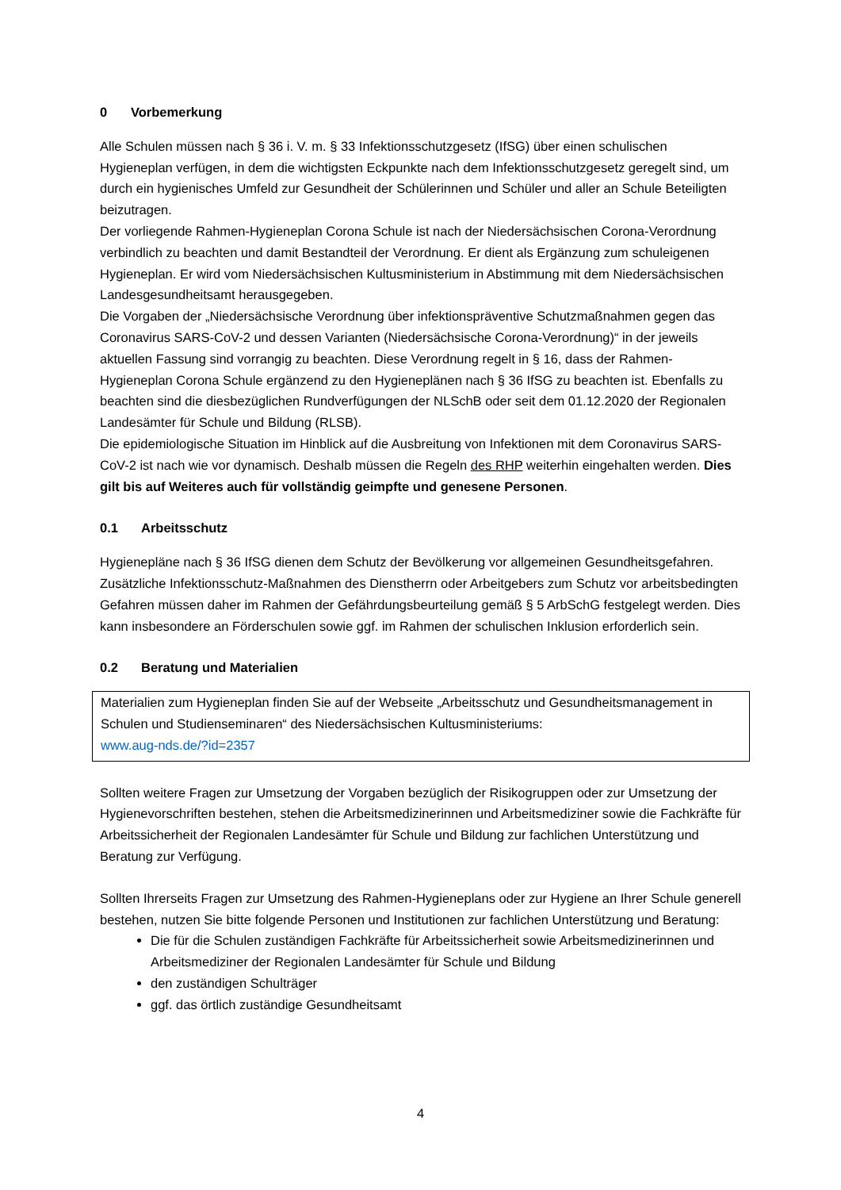0 Vorbemerkung
Alle Schulen müssen nach § 36 i. V. m. § 33 Infektionsschutzgesetz (IfSG) über einen schulischen Hygieneplan verfügen, in dem die wichtigsten Eckpunkte nach dem Infektionsschutzgesetz geregelt sind, um durch ein hygienisches Umfeld zur Gesundheit der Schülerinnen und Schüler und aller an Schule Beteiligten beizutragen.
Der vorliegende Rahmen-Hygieneplan Corona Schule ist nach der Niedersächsischen Corona-Verordnung verbindlich zu beachten und damit Bestandteil der Verordnung. Er dient als Ergänzung zum schuleigenen Hygieneplan. Er wird vom Niedersächsischen Kultusministerium in Abstimmung mit dem Niedersächsischen Landesgesundheitsamt herausgegeben.
Die Vorgaben der „Niedersächsische Verordnung über infektionspräventive Schutzmaßnahmen gegen das Coronavirus SARS-CoV-2 und dessen Varianten (Niedersächsische Corona-Verordnung)“ in der jeweils aktuellen Fassung sind vorrangig zu beachten. Diese Verordnung regelt in § 16, dass der Rahmen-Hygieneplan Corona Schule ergänzend zu den Hygieneplänen nach § 36 IfSG zu beachten ist. Ebenfalls zu beachten sind die diesbezüglichen Rundverfügungen der NLSchB oder seit dem 01.12.2020 der Regionalen Landesämter für Schule und Bildung (RLSB).
Die epidemiologische Situation im Hinblick auf die Ausbreitung von Infektionen mit dem Coronavirus SARS-CoV-2 ist nach wie vor dynamisch. Deshalb müssen die Regeln des RHP weiterhin eingehalten werden. Dies gilt bis auf Weiteres auch für vollständig geimpfte und genesene Personen.
0.1 Arbeitsschutz
Hygienepläne nach § 36 IfSG dienen dem Schutz der Bevölkerung vor allgemeinen Gesundheitsgefahren. Zusätzliche Infektionsschutz-Maßnahmen des Dienstherrn oder Arbeitgebers zum Schutz vor arbeitsbedingten Gefahren müssen daher im Rahmen der Gefährdungsbeurteilung gemäß § 5 ArbSchG festgelegt werden. Dies kann insbesondere an Förderschulen sowie ggf. im Rahmen der schulischen Inklusion erforderlich sein.
0.2 Beratung und Materialien
Materialien zum Hygieneplan finden Sie auf der Webseite „Arbeitsschutz und Gesundheitsmanagement in Schulen und Studienseminaren“ des Niedersächsischen Kultusministeriums:
www.aug-nds.de/?id=2357
Sollten weitere Fragen zur Umsetzung der Vorgaben bezüglich der Risikogruppen oder zur Umsetzung der Hygienevorschriften bestehen, stehen die Arbeitsmedizinerinnen und Arbeitsmediziner sowie die Fachkräfte für Arbeitssicherheit der Regionalen Landesämter für Schule und Bildung zur fachlichen Unterstützung und Beratung zur Verfügung.
Sollten Ihrerseits Fragen zur Umsetzung des Rahmen-Hygieneplans oder zur Hygiene an Ihrer Schule generell bestehen, nutzen Sie bitte folgende Personen und Institutionen zur fachlichen Unterstützung und Beratung:
Die für die Schulen zuständigen Fachkräfte für Arbeitssicherheit sowie Arbeitsmedizinerinnen und Arbeitsmediziner der Regionalen Landesämter für Schule und Bildung
den zuständigen Schulträger
ggf. das örtlich zuständige Gesundheitsamt
4